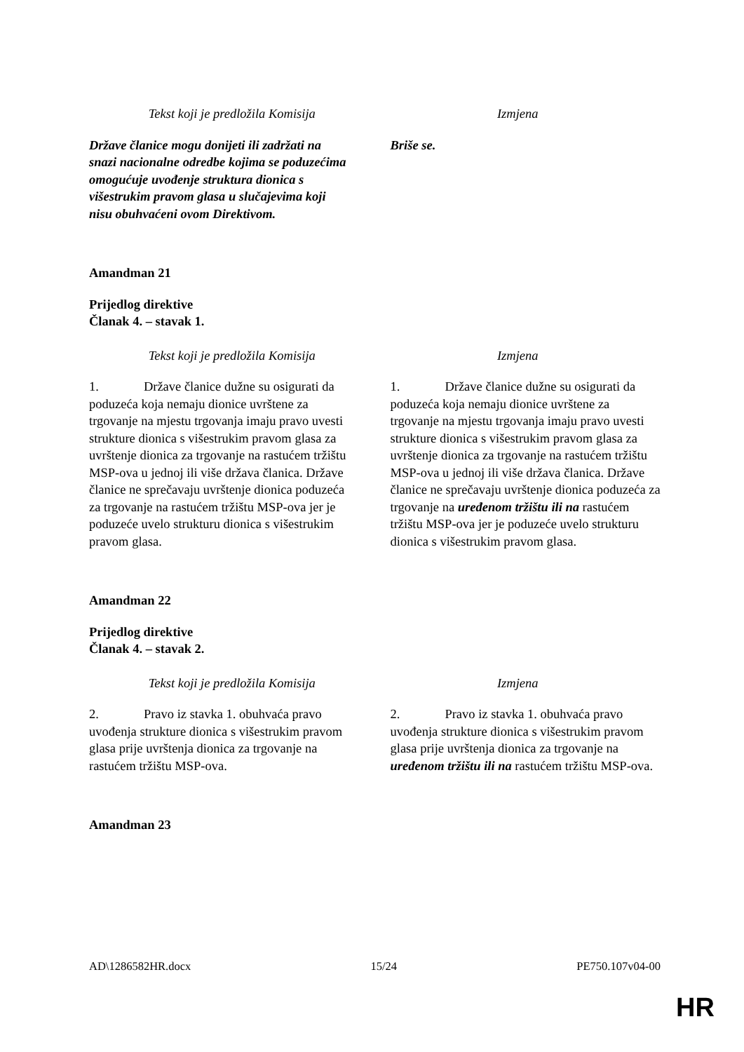| Tekst koji je predložila Komisija | Izmjena |
| --- | --- |
| Države članice mogu donijeti ili zadržati na snazi nacionalne odredbe kojima se poduzećima omogućuje uvođenje struktura dionica s višestrukim pravom glasa u slučajevima koji nisu obuhvaćeni ovom Direktivom. | Briše se. |
Amandman 21
Prijedlog direktive
Članak 4. – stavak 1.
| Tekst koji je predložila Komisija | Izmjena |
| --- | --- |
| 1. Države članice dužne su osigurati da poduzeća koja nemaju dionice uvrštene za trgovanje na mjestu trgovanja imaju pravo uvesti strukture dionica s višestrukim pravom glasa za uvrštenje dionica za trgovanje na rastućem tržištu MSP-ova u jednoj ili više država članica. Države članice ne sprečavaju uvrštenje dionica poduzeća za trgovanje na rastućem tržištu MSP-ova jer je poduzeće uvelo strukturu dionica s višestrukim pravom glasa. | 1. Države članice dužne su osigurati da poduzeća koja nemaju dionice uvrštene za trgovanje na mjestu trgovanja imaju pravo uvesti strukture dionica s višestrukim pravom glasa za uvrštenje dionica za trgovanje na rastućem tržištu MSP-ova u jednoj ili više država članica. Države članice ne sprečavaju uvrštenje dionica poduzeća za trgovanje na uređenom tržištu ili na rastućem tržištu MSP-ova jer je poduzeće uvelo strukturu dionica s višestrukim pravom glasa. |
Amandman 22
Prijedlog direktive
Članak 4. – stavak 2.
| Tekst koji je predložila Komisija | Izmjena |
| --- | --- |
| 2. Pravo iz stavka 1. obuhvaća pravo uvođenja strukture dionica s višestrukim pravom glasa prije uvrštenja dionica za trgovanje na rastućem tržištu MSP-ova. | 2. Pravo iz stavka 1. obuhvaća pravo uvođenja strukture dionica s višestrukim pravom glasa prije uvrštenja dionica za trgovanje na uređenom tržištu ili na rastućem tržištu MSP-ova. |
Amandman 23
AD\1286582HR.docx 15/24 PE750.107v04-00
HR